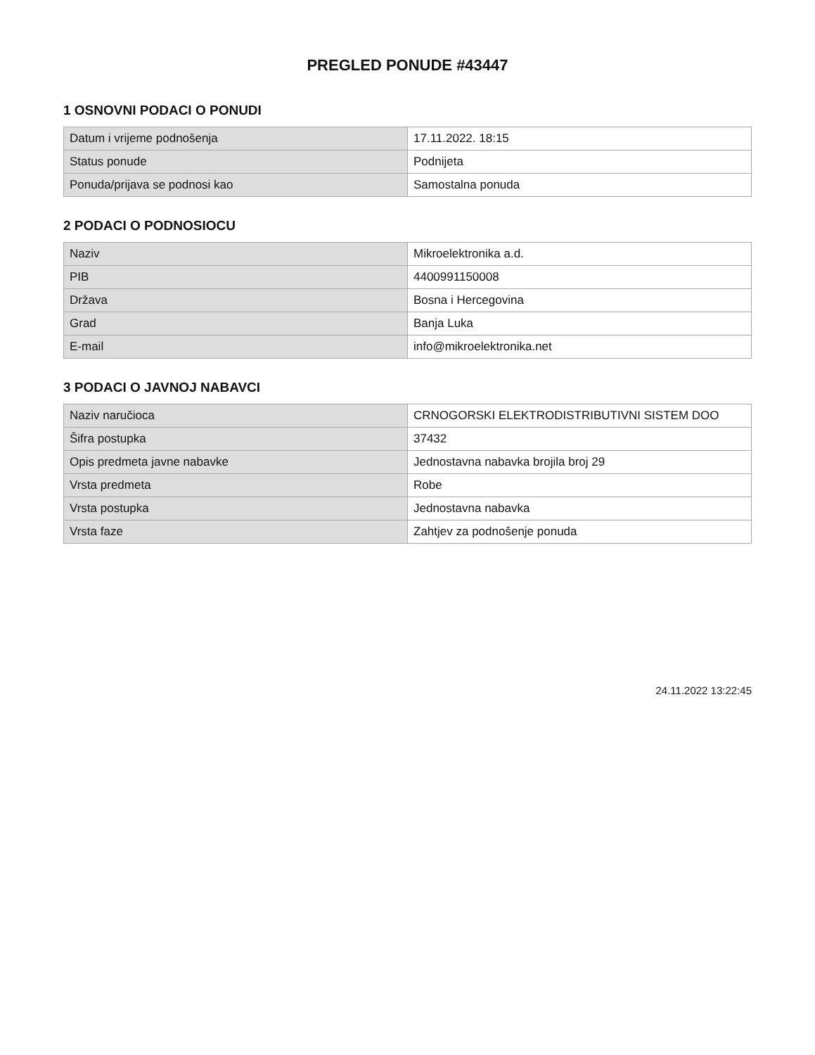PREGLED PONUDE #43447
1 OSNOVNI PODACI O PONUDI
| Datum i vrijeme podnošenja | 17.11.2022. 18:15 |
| Status ponude | Podnijeta |
| Ponuda/prijava se podnosi kao | Samostalna ponuda |
2 PODACI O PODNOSIOCU
| Naziv | Mikroelektronika a.d. |
| PIB | 4400991150008 |
| Država | Bosna i Hercegovina |
| Grad | Banja Luka |
| E-mail | info@mikroelektronika.net |
3 PODACI O JAVNOJ NABAVCI
| Naziv naručioca | CRNOGORSKI ELEKTRODISTRIBUTIVNI SISTEM DOO |
| Šifra postupka | 37432 |
| Opis predmeta javne nabavke | Jednostavna nabavka brojila broj 29 |
| Vrsta predmeta | Robe |
| Vrsta postupka | Jednostavna nabavka |
| Vrsta faze | Zahtjev za podnošenje ponuda |
24.11.2022 13:22:45